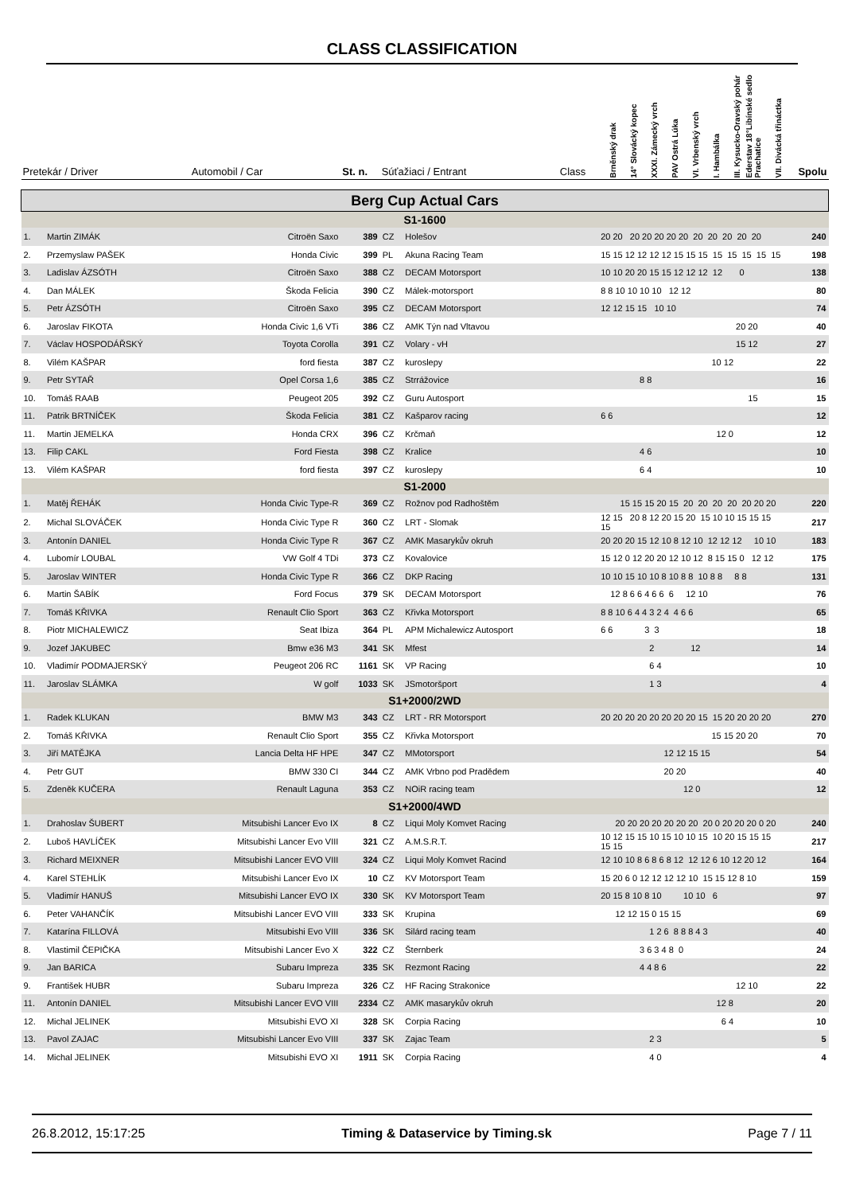CLASS CLASSIFICATION
| Pretekár / Driver | | Automobil / Car | St. n. | Súťažiaci / Entrant | | Class | Brněnský drak | 14° Slovácký kopec | XXXI. Zámecký vrch | PAV Ostrá Lúka | VI. Vrbenský vrch | I. Hambálka | III. Kysucko-Oravský pohár | Ederstav 18°Libínské sedlo Prachatice | VII. Divácká třináctka | Spolu |
| --- | --- | --- | --- | --- | --- | --- | --- | --- | --- | --- | --- | --- | --- | --- | --- | --- |
| Berg Cup Actual Cars | | | | | | | | | | | | | | | | |
| S1-1600 | | | | | | | | | | | | | | | | |
| 1. | Martin ZIMÁK | Citroën Saxo | 389 | CZ | Holešov | | 20 20 20 20 20 20 20 20 20 20 20 20 | | | | | | | | | 240 |
| 2. | Przemyslaw PAŠEK | Honda Civic | 399 | PL | Akuna Racing Team | | 15 15 12 12 12 12 15 15 15 15 15 15 15 15 | | | | | | | | | 198 |
| 3. | Ladislav ÁZSÓTH | Citroën Saxo | 388 | CZ | DECAM Motorsport | | 10 10 20 20 15 15 12 12 12 12 0 | | | | | | | | | 138 |
| 4. | Dan MÁLEK | Škoda Felicia | 390 | CZ | Málek-motorsport | | 8 8 10 10 10 10 12 12 | | | | | | | | | 80 |
| 5. | Petr ÁZSÓTH | Citroën Saxo | 395 | CZ | DECAM Motorsport | | 12 12 15 15 10 10 | | | | | | | | | 74 |
| 6. | Jaroslav FIKOTA | Honda Civic 1,6 VTi | 386 | CZ | AMK Týn nad Vltavou | | 20 20 | | | | | | | | | 40 |
| 7. | Václav HOSPODÁŘSKÝ | Toyota Corolla | 391 | CZ | Volary - vH | | 15 12 | | | | | | | | | 27 |
| 8. | Vilém KAŠPAR | ford fiesta | 387 | CZ | kuroslepy | | 10 12 | | | | | | | | | 22 |
| 9. | Petr SYTAŘ | Opel Corsa 1,6 | 385 | CZ | Strrážovice | | 8 8 | | | | | | | | | 16 |
| 10. | Tomáš RAAB | Peugeot 205 | 392 | CZ | Guru Autosport | | 15 | | | | | | | | | 15 |
| 11. | Patrik BRTNÍČEK | Škoda Felicia | 381 | CZ | Kašparov racing | | 6 6 | | | | | | | | | 12 |
| 11. | Martin JEMELKA | Honda CRX | 396 | CZ | Krčmaň | | 12 0 | | | | | | | | | 12 |
| 13. | Filip CAKL | Ford Fiesta | 398 | CZ | Kralice | | 4 6 | | | | | | | | | 10 |
| 13. | Vilém KAŠPAR | ford fiesta | 397 | CZ | kuroslepy | | 6 4 | | | | | | | | | 10 |
| S1-2000 | | | | | | | | | | | | | | | | |
| 1. | Matěj ŘEHÁK | Honda Civic Type-R | 369 | CZ | Rožnov pod Radhoštěm | | 15 15 15 20 15 20 20 20 20 20 20 20 | | | | | | | | | 220 |
| 2. | Michal SLOVÁČEK | Honda Civic Type R | 360 | CZ | LRT - Slomak | | 12 15 20 8 12 20 15 20 15 10 10 15 15 15 15 | | | | | | | | | 217 |
| 3. | Antonín DANIEL | Honda Civic Type R | 367 | CZ | AMK Masarykův okruh | | 20 20 20 15 12 10 8 12 10 12 12 12 10 10 | | | | | | | | | 183 |
| 4. | Lubomír LOUBAL | VW Golf 4 TDi | 373 | CZ | Kovalovice | | 15 12 0 12 20 20 12 10 12 8 15 15 0 12 12 | | | | | | | | | 175 |
| 5. | Jaroslav WINTER | Honda Civic Type R | 366 | CZ | DKP Racing | | 10 10 15 10 10 8 10 8 8 10 8 8 8 8 | | | | | | | | | 131 |
| 6. | Martin ŠABÍK | Ford Focus | 379 | SK | DECAM Motorsport | | 12 8 6 6 4 6 6 6 12 10 | | | | | | | | | 76 |
| 7. | Tomáš KŘIVKA | Renault Clio Sport | 363 | CZ | Křivka Motorsport | | 8 8 10 6 4 4 3 2 4 4 6 6 | | | | | | | | | 65 |
| 8. | Piotr MICHALEWICZ | Seat Ibiza | 364 | PL | APM Michalewicz Autosport | | 6 6 3 3 | | | | | | | | | 18 |
| 9. | Jozef JAKUBEC | Bmw e36 M3 | 341 | SK | Mfest | | 2 12 | | | | | | | | | 14 |
| 10. | Vladimír PODMAJERSKÝ | Peugeot 206 RC | 1161 | SK | VP Racing | | 6 4 | | | | | | | | | 10 |
| 11. | Jaroslav SLÁMKA | W golf | 1033 | SK | JSmotoršport | | 1 3 | | | | | | | | | 4 |
| S1+2000/2WD | | | | | | | | | | | | | | | | |
| 1. | Radek KLUKAN | BMW M3 | 343 | CZ | LRT - RR Motorsport | | 20 20 20 20 20 20 20 20 15 15 20 20 20 20 | | | | | | | | | 270 |
| 2. | Tomáš KŘIVKA | Renault Clio Sport | 355 | CZ | Křivka Motorsport | | 15 15 20 20 | | | | | | | | | 70 |
| 3. | Jiří MATĚJKA | Lancia Delta HF HPE | 347 | CZ | MMotorsport | | 12 12 15 15 | | | | | | | | | 54 |
| 4. | Petr GUT | BMW 330 CI | 344 | CZ | AMK Vrbno pod Pradědem | | 20 20 | | | | | | | | | 40 |
| 5. | Zdeněk KUČERA | Renault Laguna | 353 | CZ | NOiR racing team | | 12 0 | | | | | | | | | 12 |
| S1+2000/4WD | | | | | | | | | | | | | | | | |
| 1. | Drahoslav ŠUBERT | Mitsubishi Lancer Evo IX | 8 | CZ | Liqui Moly Komvet Racing | | 20 20 20 20 20 20 20 20 0 20 20 20 0 20 | | | | | | | | | 240 |
| 2. | Luboš HAVLÍČEK | Mitsubishi Lancer Evo VIII | 321 | CZ | A.M.S.R.T. | | 10 12 15 15 10 15 10 10 15 10 20 15 15 15 15 15 | | | | | | | | | 217 |
| 3. | Richard MEIXNER | Mitsubishi Lancer EVO VIII | 324 | CZ | Liqui Moly Komvet Racind | | 12 10 10 8 6 8 6 8 12 12 12 6 10 12 20 12 | | | | | | | | | 164 |
| 4. | Karel STEHLÍK | Mitsubishi Lancer Evo IX | 10 | CZ | KV Motorsport Team | | 15 20 6 0 12 12 12 12 10 15 15 12 8 10 | | | | | | | | | 159 |
| 5. | Vladimír HANUŠ | Mitsubishi Lancer EVO IX | 330 | SK | KV Motorsport Team | | 20 15 8 10 8 10 10 10 6 | | | | | | | | | 97 |
| 6. | Peter VAHANČÍK | Mitsubishi Lancer EVO VIII | 333 | SK | Krupina | | 12 12 15 0 15 15 | | | | | | | | | 69 |
| 7. | Katarína FILLOVÁ | Mitsubishi Evo VIII | 336 | SK | Silárd racing team | | 1 2 6 8 8 8 4 3 | | | | | | | | | 40 |
| 8. | Vlastimil ČEPIČKA | Mitsubishi Lancer Evo X | 322 | CZ | Šternberk | | 3 6 3 4 8 0 | | | | | | | | | 24 |
| 9. | Jan BARICA | Subaru Impreza | 335 | SK | Rezmont Racing | | 4 4 8 6 | | | | | | | | | 22 |
| 9. | František HUBR | Subaru Impreza | 326 | CZ | HF Racing Strakonice | | 12 10 | | | | | | | | | 22 |
| 11. | Antonín DANIEL | Mitsubishi Lancer EVO VIII | 2334 | CZ | AMK masarykův okruh | | 12 8 | | | | | | | | | 20 |
| 12. | Michal JELINEK | Mitsubishi EVO XI | 328 | SK | Corpia Racing | | 6 4 | | | | | | | | | 10 |
| 13. | Pavol ZAJAC | Mitsubishi Lancer Evo VIII | 337 | SK | Zajac Team | | 2 3 | | | | | | | | | 5 |
| 14. | Michal JELINEK | Mitsubishi EVO XI | 1911 | SK | Corpia Racing | | 4 0 | | | | | | | | | 4 |
26.8.2012, 15:17:25 Timing & Dataservice by Timing.sk Page 7 / 11